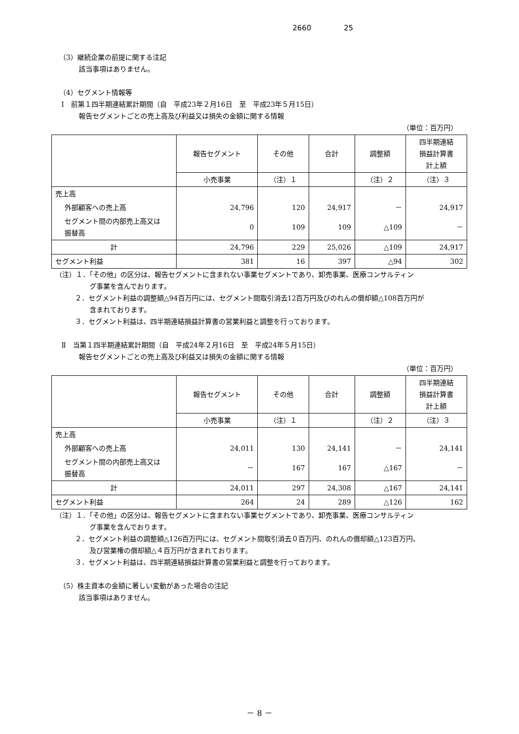2660 25
（3）継続企業の前提に関する注記
該当事項はありません。
（4）セグメント情報等
Ⅰ　前第１四半期連結累計期間（自　平成23年２月16日　至　平成23年５月15日）
報告セグメントごとの売上高及び利益又は損失の金額に関する情報
（単位：百万円）
| | 報告セグメント | その他 | 合計 | 調整額 | 四半期連結 損益計算書 計上額 |
| | 小売事業 | （注）１ | | （注）２ | （注）３ |
| 売上高 | | | | | |
| 外部顧客への売上高 | 24,796 | 120 | 24,917 | － | 24,917 |
| セグメント間の内部売上高又は 振替高 | 0 | 109 | 109 | △109 | － |
| 計 | 24,796 | 229 | 25,026 | △109 | 24,917 |
| セグメント利益 | 381 | 16 | 397 | △94 | 302 |
（注）１．「その他」の区分は、報告セグメントに含まれない事業セグメントであり、卸売事業、医療コンサルティン
グ事業を含んでおります。
２．セグメント利益の調整額△94百万円には、セグメント間取引消去12百万円及びのれんの償却額△108百万円が
含まれております。
３．セグメント利益は、四半期連結損益計算書の営業利益と調整を行っております。
Ⅱ　当第１四半期連結累計期間（自　平成24年２月16日　至　平成24年５月15日）
報告セグメントごとの売上高及び利益又は損失の金額に関する情報
（単位：百万円）
| | 報告セグメント | その他 | 合計 | 調整額 | 四半期連結 損益計算書 計上額 |
| | 小売事業 | （注）１ | | （注）２ | （注）３ |
| 売上高 | | | | | |
| 外部顧客への売上高 | 24,011 | 130 | 24,141 | － | 24,141 |
| セグメント間の内部売上高又は 振替高 | － | 167 | 167 | △167 | － |
| 計 | 24,011 | 297 | 24,308 | △167 | 24,141 |
| セグメント利益 | 264 | 24 | 289 | △126 | 162 |
（注）１．「その他」の区分は、報告セグメントに含まれない事業セグメントであり、卸売事業、医療コンサルティン
グ事業を含んでおります。
２．セグメント利益の調整額△126百万円には、セグメント間取引消去０百万円、のれんの償却額△123百万円、
及び営業権の償却額△４百万円が含まれております。
３．セグメント利益は、四半期連結損益計算書の営業利益と調整を行っております。
（5）株主資本の金額に著しい変動があった場合の注記
該当事項はありません。
－ 8 －